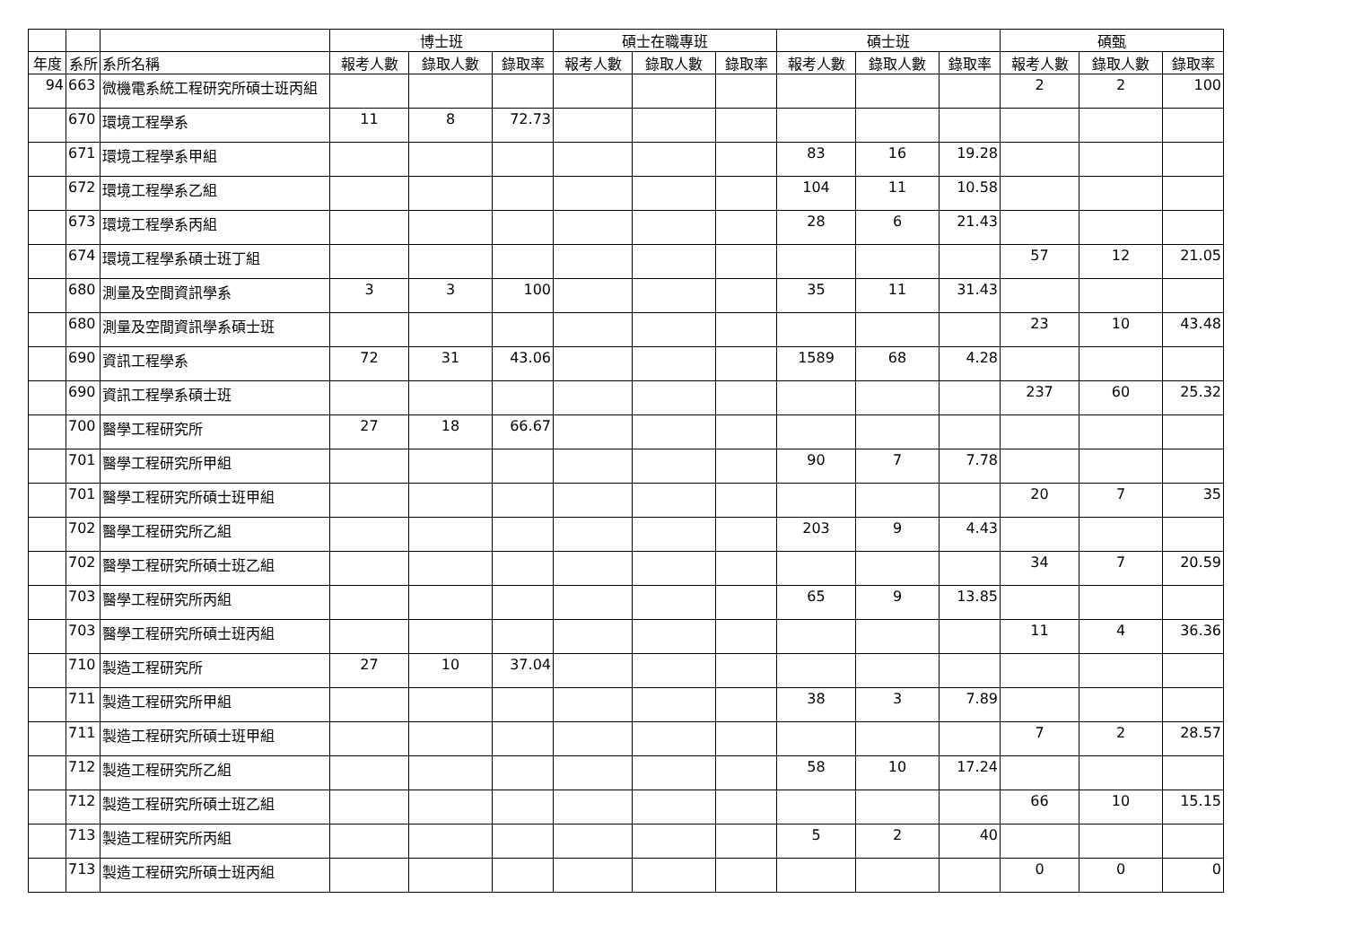| | | | 博士班 | | | 碩士在職專班 | | | 碩士班 | | | 碩甄 | | |
| --- | --- | --- | --- | --- | --- | --- | --- | --- | --- | --- | --- | --- | --- | --- |
| 年度 | 系所 | 系所名稱 | 報考人數 | 錄取人數 | 錄取率 | 報考人數 | 錄取人數 | 錄取率 | 報考人數 | 錄取人數 | 錄取率 | 報考人數 | 錄取人數 | 錄取率 |
| 94 | 663 | 微機電系統工程研究所碩士班丙組 | | | | | | | | | | 2 | 2 | 100 |
| | 670 | 環境工程學系 | 11 | 8 | 72.73 | | | | | | | | | |
| | 671 | 環境工程學系甲組 | | | | | | | 83 | 16 | 19.28 | | | |
| | 672 | 環境工程學系乙組 | | | | | | | 104 | 11 | 10.58 | | | |
| | 673 | 環境工程學系丙組 | | | | | | | 28 | 6 | 21.43 | | | |
| | 674 | 環境工程學系碩士班丁組 | | | | | | | | | | 57 | 12 | 21.05 |
| | 680 | 測量及空間資訊學系 | 3 | 3 | 100 | | | | 35 | 11 | 31.43 | | | |
| | 680 | 測量及空間資訊學系碩士班 | | | | | | | | | | 23 | 10 | 43.48 |
| | 690 | 資訊工程學系 | 72 | 31 | 43.06 | | | | 1589 | 68 | 4.28 | | | |
| | 690 | 資訊工程學系碩士班 | | | | | | | | | | 237 | 60 | 25.32 |
| | 700 | 醫學工程研究所 | 27 | 18 | 66.67 | | | | | | | | | |
| | 701 | 醫學工程研究所甲組 | | | | | | | 90 | 7 | 7.78 | | | |
| | 701 | 醫學工程研究所碩士班甲組 | | | | | | | | | | 20 | 7 | 35 |
| | 702 | 醫學工程研究所乙組 | | | | | | | 203 | 9 | 4.43 | | | |
| | 702 | 醫學工程研究所碩士班乙組 | | | | | | | | | | 34 | 7 | 20.59 |
| | 703 | 醫學工程研究所丙組 | | | | | | | 65 | 9 | 13.85 | | | |
| | 703 | 醫學工程研究所碩士班丙組 | | | | | | | | | | 11 | 4 | 36.36 |
| | 710 | 製造工程研究所 | 27 | 10 | 37.04 | | | | | | | | | |
| | 711 | 製造工程研究所甲組 | | | | | | | 38 | 3 | 7.89 | | | |
| | 711 | 製造工程研究所碩士班甲組 | | | | | | | | | | 7 | 2 | 28.57 |
| | 712 | 製造工程研究所乙組 | | | | | | | 58 | 10 | 17.24 | | | |
| | 712 | 製造工程研究所碩士班乙組 | | | | | | | | | | 66 | 10 | 15.15 |
| | 713 | 製造工程研究所丙組 | | | | | | | 5 | 2 | 40 | | | |
| | 713 | 製造工程研究所碩士班丙組 | | | | | | | | | | 0 | 0 | 0 |